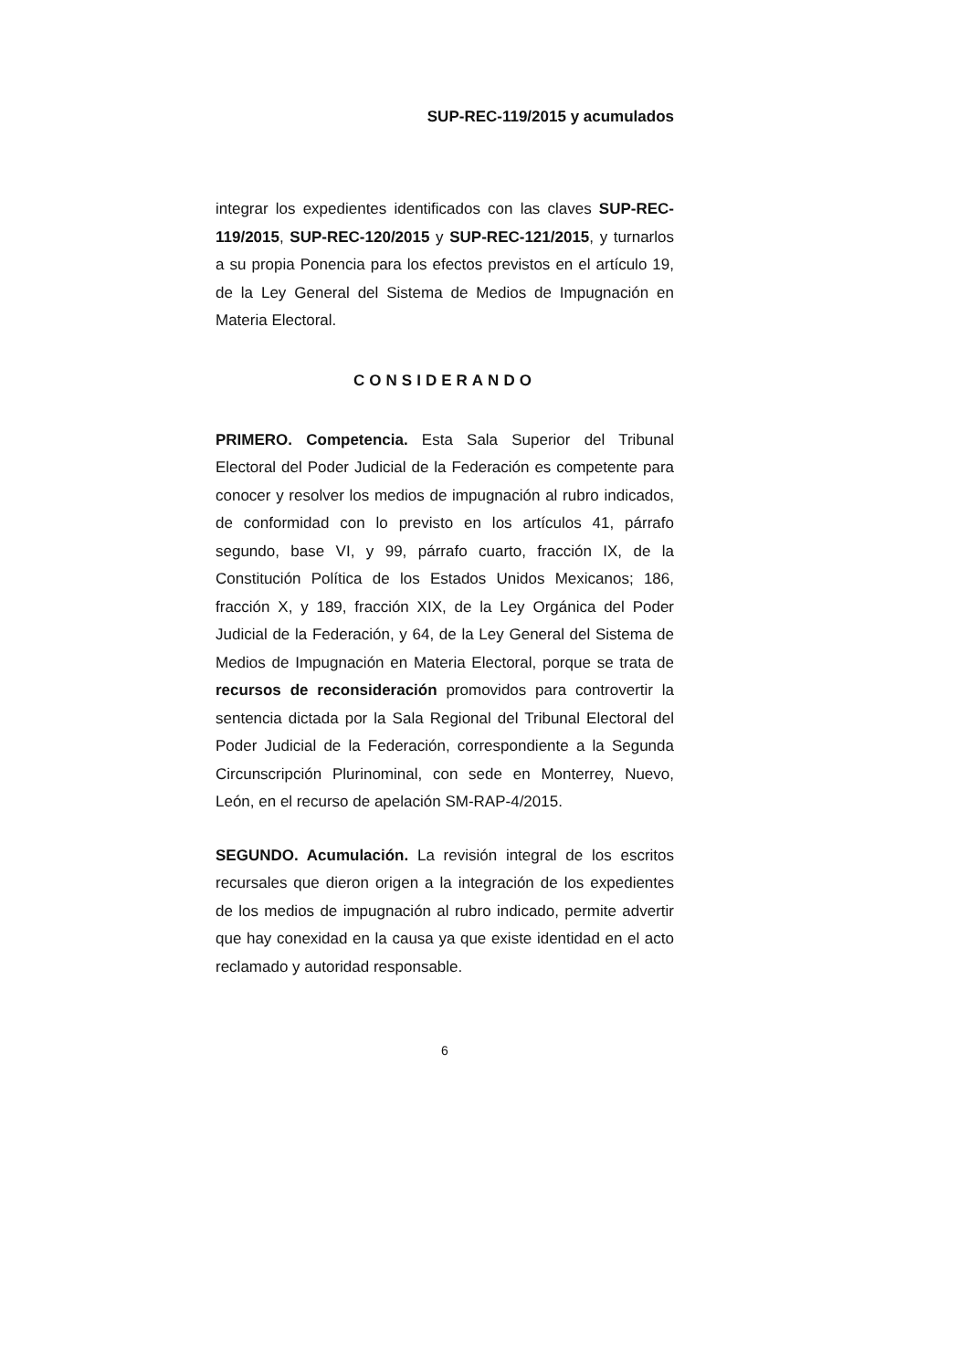SUP-REC-119/2015 y acumulados
integrar los expedientes identificados con las claves SUP-REC-119/2015, SUP-REC-120/2015 y SUP-REC-121/2015, y turnarlos a su propia Ponencia para los efectos previstos en el artículo 19, de la Ley General del Sistema de Medios de Impugnación en Materia Electoral.
CONSIDERANDO
PRIMERO. Competencia. Esta Sala Superior del Tribunal Electoral del Poder Judicial de la Federación es competente para conocer y resolver los medios de impugnación al rubro indicados, de conformidad con lo previsto en los artículos 41, párrafo segundo, base VI, y 99, párrafo cuarto, fracción IX, de la Constitución Política de los Estados Unidos Mexicanos; 186, fracción X, y 189, fracción XIX, de la Ley Orgánica del Poder Judicial de la Federación, y 64, de la Ley General del Sistema de Medios de Impugnación en Materia Electoral, porque se trata de recursos de reconsideración promovidos para controvertir la sentencia dictada por la Sala Regional del Tribunal Electoral del Poder Judicial de la Federación, correspondiente a la Segunda Circunscripción Plurinominal, con sede en Monterrey, Nuevo, León, en el recurso de apelación SM-RAP-4/2015.
SEGUNDO. Acumulación. La revisión integral de los escritos recursales que dieron origen a la integración de los expedientes de los medios de impugnación al rubro indicado, permite advertir que hay conexidad en la causa ya que existe identidad en el acto reclamado y autoridad responsable.
6